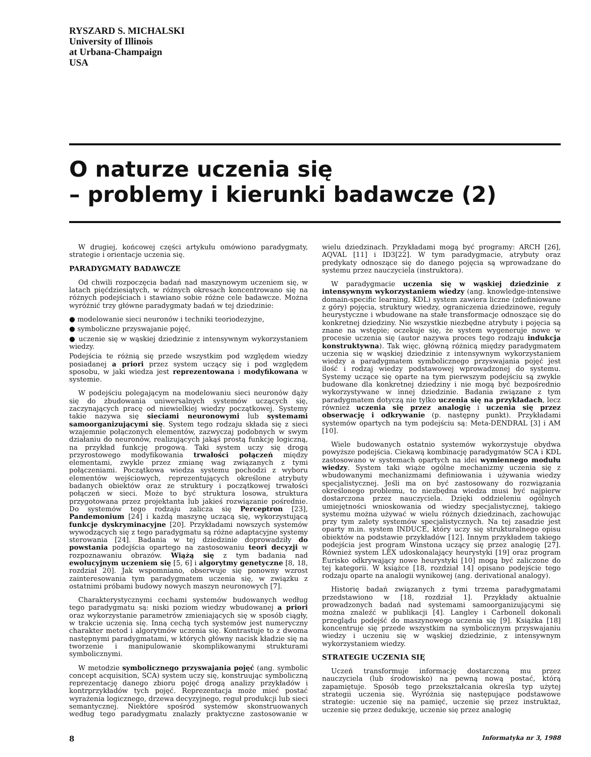RYSZARD S. MICHALSKI
University of Illinois
at Urbana-Champaign
USA
O naturze uczenia się
– problemy i kierunki badawcze (2)
W drugiej, końcowej części artykułu omówiono paradygmaty, strategie i orientacje uczenia się.
PARADYGMATY BADAWCZE
Od chwili rozpoczęcia badań nad maszynowym uczeniem się, w latach pięćdziesiątych, w różnych okresach koncentrowano się na różnych podejściach i stawiano sobie różne cele badawcze. Można wyróżnić trzy główne paradygmaty badań w tej dziedzinie:
● modelowanie sieci neuronów i techniki teoriodezyjne,
● symboliczne przyswajanie pojęć,
● uczenie się w wąskiej dziedzinie z intensywnym wykorzystaniem wiedzy.
Podejścia te różnią się przede wszystkim pod względem wiedzy posiadanej a priori przez system uczący się i pod względem sposobu, w jaki wiedza jest reprezentowana i modyfikowana w systemie.
W podejściu polegającym na modelowaniu sieci neuronów dąży się do zbudowania uniwersalnych systemów uczących się, zaczynających pracę od niewielkiej wiedzy początkowej. Systemy takie nazywa się sieciami neuronowymi lub systemami samoorganizującymi się. System tego rodzaju składa się z sieci wzajemnie połączonych elementów, zazwyczaj podobnych w swym działaniu do neuronów, realizujących jakąś prostą funkcję logiczną, na przykład funkcję progową. Taki system uczy się drogą przyrostowego modyfikowania trwałości połączeń między elementami, zwykle przez zmianę wag związanych z tymi połączeniami. Początkowa wiedza systemu pochodzi z wyboru elementów wejściowych, reprezentujących określone atrybuty badanych obiektów oraz ze struktury i początkowej trwałości połączeń w sieci. Może to być struktura losowa, struktura przygotowana przez projektanta lub jakieś rozwiązanie pośrednie. Do systemów tego rodzaju zalicza się Perceptron [23], Pandemonium [24] i każdą maszynę uczącą się, wykorzystującą funkcje dyskryminacyjne [20]. Przykładami nowszych systemów wywodzących się z tego paradygmatu są różne adaptacyjne systemy sterowania [24]. Badania w tej dziedzinie doprowadziły do powstania podejścia opartego na zastosowaniu teori decyzji w rozpoznawaniu obrazów. Wiążą się z tym badania nad ewolucyjnym uczeniem się [5, 6] i algorytmy genetyczne [8, 18, rozdział 20]. Jak wspomniano, obserwuje się ponowny wzrost zainteresowania tym paradygmatem uczenia się, w związku z ostatnimi próbami budowy nowych maszyn neuronowych [7].
Charakterystycznymi cechami systemów budowanych według tego paradygmatu są: niski poziom wiedzy wbudowanej a priori oraz wykorzystanie parametrów zmieniających się w sposób ciągły, w trakcie uczenia się. Inną cechą tych systemów jest numeryczny charakter metod i algorytmów uczenia się. Kontrastuje to z dwoma następnymi paradygmatami, w których główny nacisk kładzie się na tworzenie i manipulowanie skomplikowanymi strukturami symbolicznymi.
W metodzie symbolicznego przyswajania pojęć (ang. symbolic concept acquisition, SCA) system uczy się, konstruując symboliczną reprezentację danego zbioru pojęć drogą analizy przykładów i kontrprzykładów tych pojęć. Reprezentacja może mieć postać wyrażenia logicznego, drzewa decyzyjnego, reguł produkcji lub sieci semantycznej. Niektóre spośród systemów skonstruowanych według tego paradygmatu znalazły praktyczne zastosowanie w wielu dziedzinach. Przykładami mogą być programy: ARCH [26], AQVAL [11] i ID3[22]. W tym paradygmacie, atrybuty oraz predykaty odnoszące się do danego pojęcia są wprowadzane do systemu przez nauczyciela (instruktora).
W paradygmacie uczenia się w wąskiej dziedzinie z intensywnym wykorzystaniem wiedzy (ang. knowledge-intensiwe domain-specific learning, KDL) system zawiera liczne (zdefiniowane z góry) pojęcia, struktury wiedzy, ograniczenia dziedzinowe, reguły heurystyczne i wbudowane na stałe transformacje odnoszące się do konkretnej dziedziny. Nie wszystkie niezbędne atrybuty i pojęcia są znane na wstępie; oczekuje się, że system wygeneruje nowe w procesie uczenia się (autor nazywa proces tego rodzaju indukcja konstruktywna). Tak więc, główną różnicą między paradygmatem uczenia się w wąskiej dziedzinie z intensywnym wykorzystaniem wiedzy a paradygmatem symbolicznego przyswajania pojęć jest ilość i rodzaj wiedzy podstawowej wprowadzonej do systemu. Systemy uczące się oparte na tym pierwszym podejściu są zwykle budowane dla konkretnej dziedziny i nie mogą być bezpośrednio wykorzystywane w innej dziedzinie. Badania związane z tym paradygmatem dotyczą nie tylko uczenia się na przykładach, lecz również uczenia się przez analogię i uczenia się przez obserwację i odkrywanie (p. następny punkt). Przykładami systemów opartych na tym podejściu są: Meta-DENDRAL [3] i AM [10].
Wiele budowanych ostatnio systemów wykorzystuje obydwa powyższe podejścia. Ciekawą kombinację paradygmatów SCA i KDL zastosowano w systemach opartych na idei wymiennego modułu wiedzy. System taki wiąże ogólne mechanizmy uczenia się z wbudowanymi mechanizmami definiowania i używania wiedzy specjalistycznej. Jeśli ma on być zastosowany do rozwiązania określonego problemu, to niezbędna wiedza musi być najpierw dostarczona przez nauczyciela. Dzięki oddzieleniu ogólnych umiejętności wnioskowania od wiedzy specjalistycznej, takiego systemu można używać w wielu różnych dziedzinach, zachowując przy tym zalety systemów specjalistycznych. Na tej zasadzie jest oparty m.in. system INDUCE, który uczy się strukturalnego opisu obiektów na podstawie przykładów [12]. Innym przykładem takiego podejścia jest program Winstona uczący się przez analogię [27]. Również system LEX udoskonalający heurystyki [19] oraz program Eurisko odkrywający nowe heurystyki [10] mogą być zaliczone do tej kategorii. W książce [18, rozdział 14] opisano podejście tego rodzaju oparte na analogii wynikowej (ang. derivational analogy).
Historię badań związanych z tymi trzema paradygmatami przedstawiono w [18, rozdział 1]. Przykłady aktualnie prowadzonych badań nad systemami samoorganizującymi się można znaleźć w publikacji [4]. Langley i Carbonell dokonali przeglądu podejść do maszynowego uczenia się [9]. Książka [18] koncentruje się przede wszystkim na symbolicznym przyswajaniu wiedzy i uczeniu się w wąskiej dziedzinie, z intensywnym wykorzystaniem wiedzy.
STRATEGIE UCZENIA SIĘ
Uczeń transformuje informację dostarczoną mu przez nauczyciela (lub środowisko) na pewną nową postać, którą zapamiętuje. Sposób tego przekształcania określa typ użytej strategii uczenia się. Wyróżnia się następujące podstawowe strategie: uczenie się na pamięć, uczenie się przez instruktaż, uczenie się przez dedukcję, uczenie się przez analogię
8 Informatyka nr 3, 1988